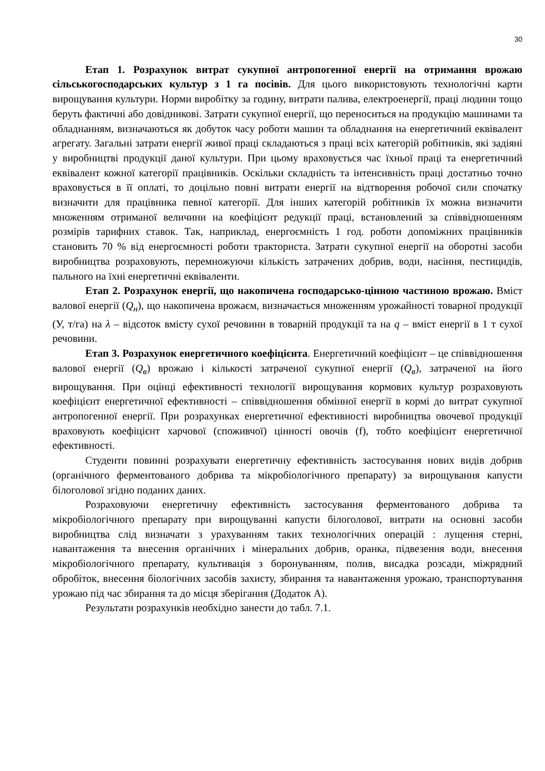30
Етап 1. Розрахунок витрат сукупної антропогенної енергії на отримання врожаю сільськогосподарських культур з 1 га посівів. Для цього використовують технологічні карти вирощування культури. Норми виробітку за годину, витрати палива, електроенергії, праці людини тощо беруть фактичні або довідникові. Затрати сукупної енергії, що переноситься на продукцію машинами та обладнанням, визначаються як добуток часу роботи машин та обладнання на енергетичний еквівалент агрегату. Загальні затрати енергії живої праці складаються з праці всіх категорій робітників, які задіяні у виробництві продукції даної культури. При цьому враховується час їхньої праці та енергетичний еквівалент кожної категорії працівників. Оскільки складність та інтенсивність праці достатньо точно враховується в її оплаті, то доцільно повні витрати енергії на відтворення робочої сили спочатку визначити для працівника певної категорії. Для інших категорій робітників їх можна визначити множенням отриманої величини на коефіцієнт редукції праці, встановлений за співвідношенням розмірів тарифних ставок. Так, наприклад, енергоємність 1 год. роботи допоміжних працівників становить 70 % від енергоємності роботи тракториста. Затрати сукупної енергії на оборотні засоби виробництва розраховують, перемножуючи кількість затрачених добрив, води, насіння, пестицидів, пального на їхні енергетичні еквіваленти.
Етап 2. Розрахунок енергії, що накопичена господарсько-цінною частиною врожаю. Вміст валової енергії (Q<sub>н</sub>), що накопичена врожаєм, визначається множенням урожайності товарної продукції (У, т/га) на λ – відсоток вмісту сухої речовини в товарній продукції та на q – вміст енергії в 1 т сухої речовини.
Етап 3. Розрахунок енергетичного коефіцієнта. Енергетичний коефіцієнт – це співвідношення валової енергії (Q<sub>в</sub>) врожаю і кількості затраченої сукупної енергії (Q<sub>в</sub>), затраченої на його вирощування. При оцінці ефективності технології вирощування кормових культур розраховують коефіцієнт енергетичної ефективності – співвідношення обмінної енергії в кормі до витрат сукупної антропогенної енергії. При розрахунках енергетичної ефективності виробництва овочевої продукції враховують коефіцієнт харчової (споживчої) цінності овочів (f), тобто коефіцієнт енергетичної ефективності.
Студенти повинні розрахувати енергетичну ефективність застосування нових видів добрив (органічного ферментованого добрива та мікробіологічного препарату) за вирощування капусти білоголової згідно поданих даних.
Розраховуючи енергетичну ефективність застосування ферментованого добрива та мікробіологічного препарату при вирощуванні капусти білоголової, витрати на основні засоби виробництва слід визначати з урахуванням таких технологічних операцій : лущення стерні, навантаження та внесення органічних і мінеральних добрив, оранка, підвезення води, внесення мікробіологічного препарату, культивація з боронуванням, полив, висадка розсади, міжрядний обробіток, внесення біологічних засобів захисту, збирання та навантаження урожаю, транспортування урожаю під час збирання та до місця зберігання (Додаток А).
Результати розрахунків необхідно занести до табл. 7.1.